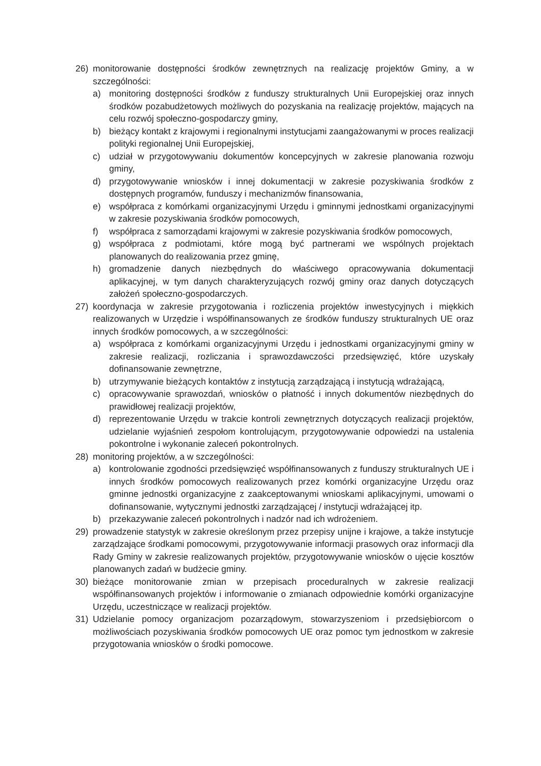26) monitorowanie dostępności środków zewnętrznych na realizację projektów Gminy, a w szczególności:
a) monitoring dostępności środków z funduszy strukturalnych Unii Europejskiej oraz innych środków pozabudżetowych możliwych do pozyskania na realizację projektów, mających na celu rozwój społeczno-gospodarczy gminy,
b) bieżący kontakt z krajowymi i regionalnymi instytucjami zaangażowanymi w proces realizacji polityki regionalnej Unii Europejskiej,
c) udział w przygotowywaniu dokumentów koncepcyjnych w zakresie planowania rozwoju gminy,
d) przygotowywanie wniosków i innej dokumentacji w zakresie pozyskiwania środków z dostępnych programów, funduszy i mechanizmów finansowania,
e) współpraca z komórkami organizacyjnymi Urzędu i gminnymi jednostkami organizacyjnymi w zakresie pozyskiwania środków pomocowych,
f) współpraca z samorządami krajowymi w zakresie pozyskiwania środków pomocowych,
g) współpraca z podmiotami, które mogą być partnerami we wspólnych projektach planowanych do realizowania przez gminę,
h) gromadzenie danych niezbędnych do właściwego opracowywania dokumentacji aplikacyjnej, w tym danych charakteryzujących rozwój gminy oraz danych dotyczących założeń społeczno-gospodarczych.
27) koordynacja w zakresie przygotowania i rozliczenia projektów inwestycyjnych i miękkich realizowanych w Urzędzie i współfinansowanych ze środków funduszy strukturalnych UE oraz innych środków pomocowych, a w szczególności:
a) współpraca z komórkami organizacyjnymi Urzędu i jednostkami organizacyjnymi gminy w zakresie realizacji, rozliczania i sprawozdawczości przedsięwzięć, które uzyskały dofinansowanie zewnętrzne,
b) utrzymywanie bieżących kontaktów z instytucją zarządzającą i instytucją wdrażającą,
c) opracowywanie sprawozdań, wniosków o płatność i innych dokumentów niezbędnych do prawidłowej realizacji projektów,
d) reprezentowanie Urzędu w trakcie kontroli zewnętrznych dotyczących realizacji projektów, udzielanie wyjaśnień zespołom kontrolującym, przygotowywanie odpowiedzi na ustalenia pokontrolne i wykonanie zaleceń pokontrolnych.
28) monitoring projektów, a w szczególności:
a) kontrolowanie zgodności przedsięwzięć współfinansowanych z funduszy strukturalnych UE i innych środków pomocowych realizowanych przez komórki organizacyjne Urzędu oraz gminne jednostki organizacyjne z zaakceptowanymi wnioskami aplikacyjnymi, umowami o dofinansowanie, wytycznymi jednostki zarządzającej / instytucji wdrażającej itp.
b) przekazywanie zaleceń pokontrolnych i nadzór nad ich wdrożeniem.
29) prowadzenie statystyk w zakresie określonym przez przepisy unijne i krajowe, a także instytucje zarządzające środkami pomocowymi, przygotowywanie informacji prasowych oraz informacji dla Rady Gminy w zakresie realizowanych projektów, przygotowywanie wniosków o ujęcie kosztów planowanych zadań w budżecie gminy.
30) bieżące monitorowanie zmian w przepisach proceduralnych w zakresie realizacji współfinansowanych projektów i informowanie o zmianach odpowiednie komórki organizacyjne Urzędu, uczestniczące w realizacji projektów.
31) Udzielanie pomocy organizacjom pozarządowym, stowarzyszeniom i przedsiębiorcom o możliwościach pozyskiwania środków pomocowych UE oraz pomoc tym jednostkom w zakresie przygotowania wniosków o środki pomocowe.